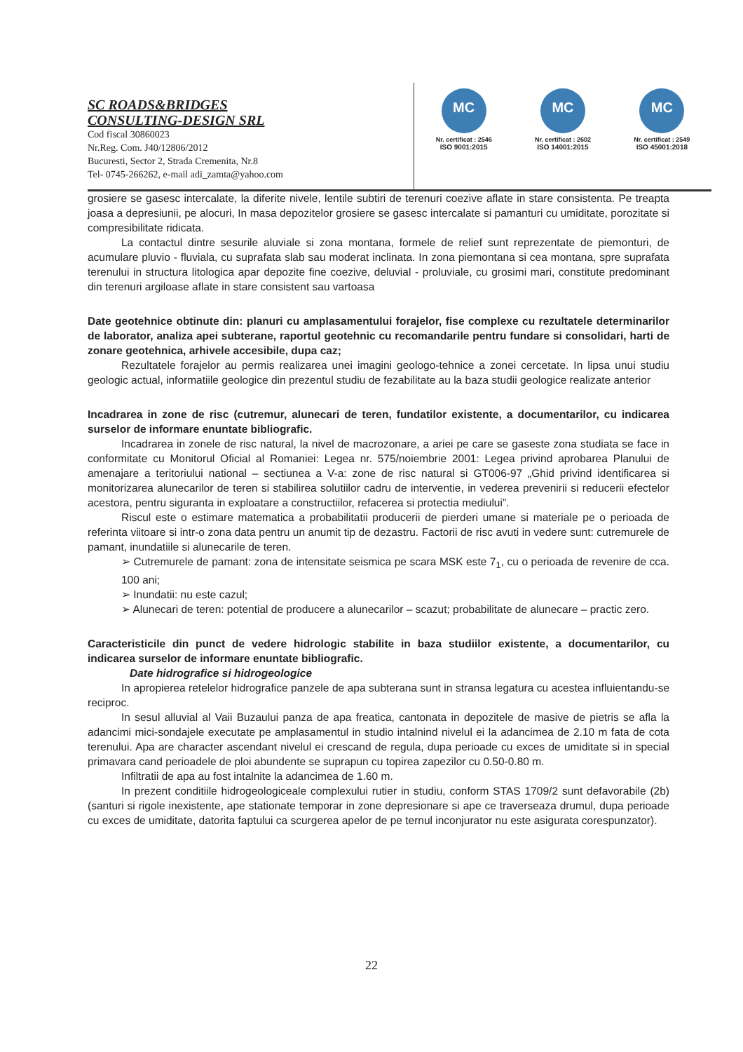SC ROADS&BRIDGES
CONSULTING-DESIGN SRL
Cod fiscal 30860023
Nr.Reg. Com. J40/12806/2012
Bucuresti, Sector 2, Strada Cremenita, Nr.8
Tel- 0745-266262, e-mail adi_zamta@yahoo.com
MC
Nr. certificat : 2546
ISO 9001:2015
MC
Nr. certificat : 2602
ISO 14001:2015
MC
Nr. certificat : 2549
ISO 45001:2018
grosiere se gasesc intercalate, la diferite nivele, lentile subtiri de terenuri coezive aflate in stare consistenta. Pe treapta joasa a depresiunii, pe alocuri, In masa depozitelor grosiere se gasesc intercalate si pamanturi cu umiditate, porozitate si compresibilitate ridicata.
La contactul dintre sesurile aluviale si zona montana, formele de relief sunt reprezentate de piemonturi, de acumulare pluvio - fluviala, cu suprafata slab sau moderat inclinata. In zona piemontana si cea montana, spre suprafata terenului in structura litologica apar depozite fine coezive, deluvial - proluviale, cu grosimi mari, constitute predominant din terenuri argiloase aflate in stare consistent sau vartoasa
Date geotehnice obtinute din: planuri cu amplasamentului forajelor, fise complexe cu rezultatele determinarilor de laborator, analiza apei subterane, raportul geotehnic cu recomandarile pentru fundare si consolidari, harti de zonare geotehnica, arhivele accesibile, dupa caz;
Rezultatele forajelor au permis realizarea unei imagini geologo-tehnice a zonei cercetate. In lipsa unui studiu geologic actual, informatiile geologice din prezentul studiu de fezabilitate au la baza studii geologice realizate anterior
Incadrarea in zone de risc (cutremur, alunecari de teren, fundatilor existente, a documentarilor, cu indicarea surselor de informare enuntate bibliografic.
Incadrarea in zonele de risc natural, la nivel de macrozonare, a ariei pe care se gaseste zona studiata se face in conformitate cu Monitorul Oficial al Romaniei: Legea nr. 575/noiembrie 2001: Legea privind aprobarea Planului de amenajare a teritoriului national – sectiunea a V-a: zone de risc natural si GT006-97 „Ghid privind identificarea si monitorizarea alunecarilor de teren si stabilirea solutiilor cadru de interventie, in vederea prevenirii si reducerii efectelor acestora, pentru siguranta in exploatare a constructiilor, refacerea si protectia mediului”.
Riscul este o estimare matematica a probabilitatii producerii de pierderi umane si materiale pe o perioada de referinta viitoare si intr-o zona data pentru un anumit tip de dezastru. Factorii de risc avuti in vedere sunt: cutremurele de pamant, inundatiile si alunecarile de teren.
➢ Cutremurele de pamant: zona de intensitate seismica pe scara MSK este 7<sub>1</sub>, cu o perioada de revenire de cca. 100 ani;
➢ Inundatii: nu este cazul;
➢ Alunecari de teren: potential de producere a alunecarilor – scazut; probabilitate de alunecare – practic zero.
Caracteristicile din punct de vedere hidrologic stabilite in baza studiilor existente, a documentarilor, cu indicarea surselor de informare enuntate bibliografic.
Date hidrografice si hidrogeologice
In apropierea retelelor hidrografice panzele de apa subterana sunt in stransa legatura cu acestea influientandu-se reciproc.
In sesul alluvial al Vaii Buzaului panza de apa freatica, cantonata in depozitele de masive de pietris se afla la adancimi mici-sondajele executate pe amplasamentul in studio intalnind nivelul ei la adancimea de 2.10 m fata de cota terenului. Apa are character ascendant nivelul ei crescand de regula, dupa perioade cu exces de umiditate si in special primavara cand perioadele de ploi abundente se suprapun cu topirea zapezilor cu 0.50-0.80 m.
Infiltratii de apa au fost intalnite la adancimea de 1.60 m.
In prezent conditiile hidrogeologiceale complexului rutier in studiu, conform STAS 1709/2 sunt defavorabile (2b) (santuri si rigole inexistente, ape stationate temporar in zone depresionare si ape ce traverseaza drumul, dupa perioade cu exces de umiditate, datorita faptului ca scurgerea apelor de pe ternul inconjurator nu este asigurata corespunzator).
22